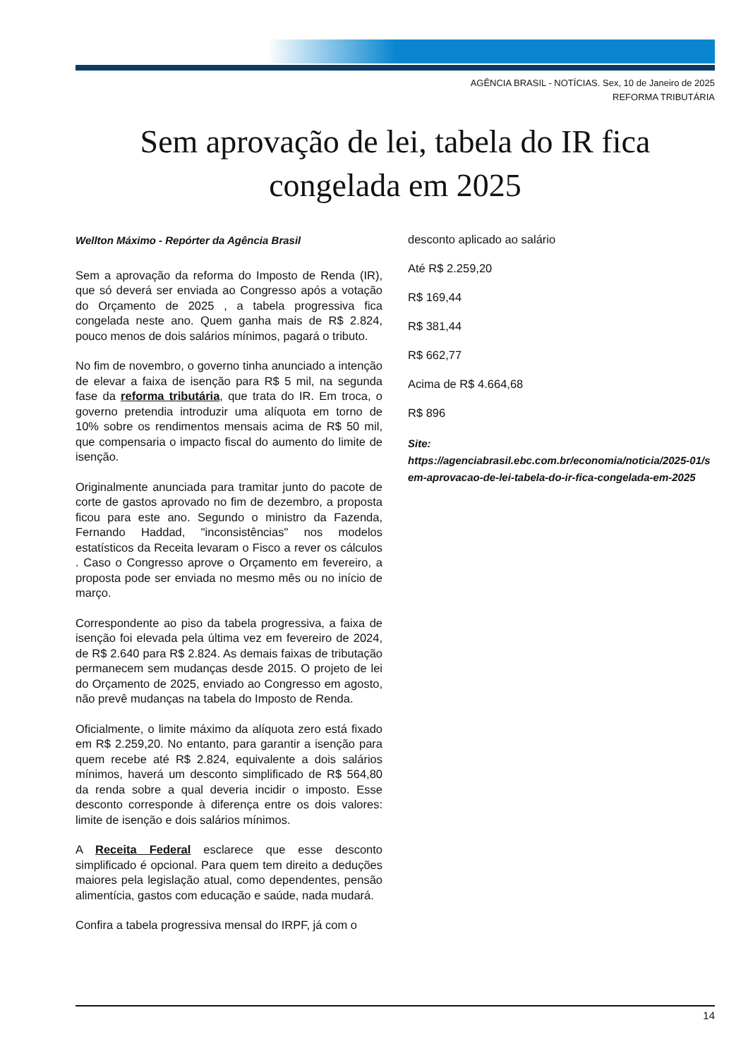AGÊNCIA BRASIL - NOTÍCIAS. Sex, 10 de Janeiro de 2025
REFORMA TRIBUTÁRIA
Sem aprovação de lei, tabela do IR fica congelada em 2025
Wellton Máximo - Repórter da Agência Brasil
Sem a aprovação da reforma do Imposto de Renda (IR), que só deverá ser enviada ao Congresso após a votação do Orçamento de 2025 , a tabela progressiva fica congelada neste ano. Quem ganha mais de R$ 2.824, pouco menos de dois salários mínimos, pagará o tributo.
No fim de novembro, o governo tinha anunciado a intenção de elevar a faixa de isenção para R$ 5 mil, na segunda fase da reforma tributária, que trata do IR. Em troca, o governo pretendia introduzir uma alíquota em torno de 10% sobre os rendimentos mensais acima de R$ 50 mil, que compensaria o impacto fiscal do aumento do limite de isenção.
Originalmente anunciada para tramitar junto do pacote de corte de gastos aprovado no fim de dezembro, a proposta ficou para este ano. Segundo o ministro da Fazenda, Fernando Haddad, "inconsistências" nos modelos estatísticos da Receita levaram o Fisco a rever os cálculos . Caso o Congresso aprove o Orçamento em fevereiro, a proposta pode ser enviada no mesmo mês ou no início de março.
Correspondente ao piso da tabela progressiva, a faixa de isenção foi elevada pela última vez em fevereiro de 2024, de R$ 2.640 para R$ 2.824. As demais faixas de tributação permanecem sem mudanças desde 2015. O projeto de lei do Orçamento de 2025, enviado ao Congresso em agosto, não prevê mudanças na tabela do Imposto de Renda.
Oficialmente, o limite máximo da alíquota zero está fixado em R$ 2.259,20. No entanto, para garantir a isenção para quem recebe até R$ 2.824, equivalente a dois salários mínimos, haverá um desconto simplificado de R$ 564,80 da renda sobre a qual deveria incidir o imposto. Esse desconto corresponde à diferença entre os dois valores: limite de isenção e dois salários mínimos.
A Receita Federal esclarece que esse desconto simplificado é opcional. Para quem tem direito a deduções maiores pela legislação atual, como dependentes, pensão alimentícia, gastos com educação e saúde, nada mudará.
Confira a tabela progressiva mensal do IRPF, já com o
desconto aplicado ao salário
Até R$ 2.259,20
R$ 169,44
R$ 381,44
R$ 662,77
Acima de R$ 4.664,68
R$ 896
Site:
https://agenciabrasil.ebc.com.br/economia/noticia/2025-01/sem-aprovacao-de-lei-tabela-do-ir-fica-congelada-em-2025
14